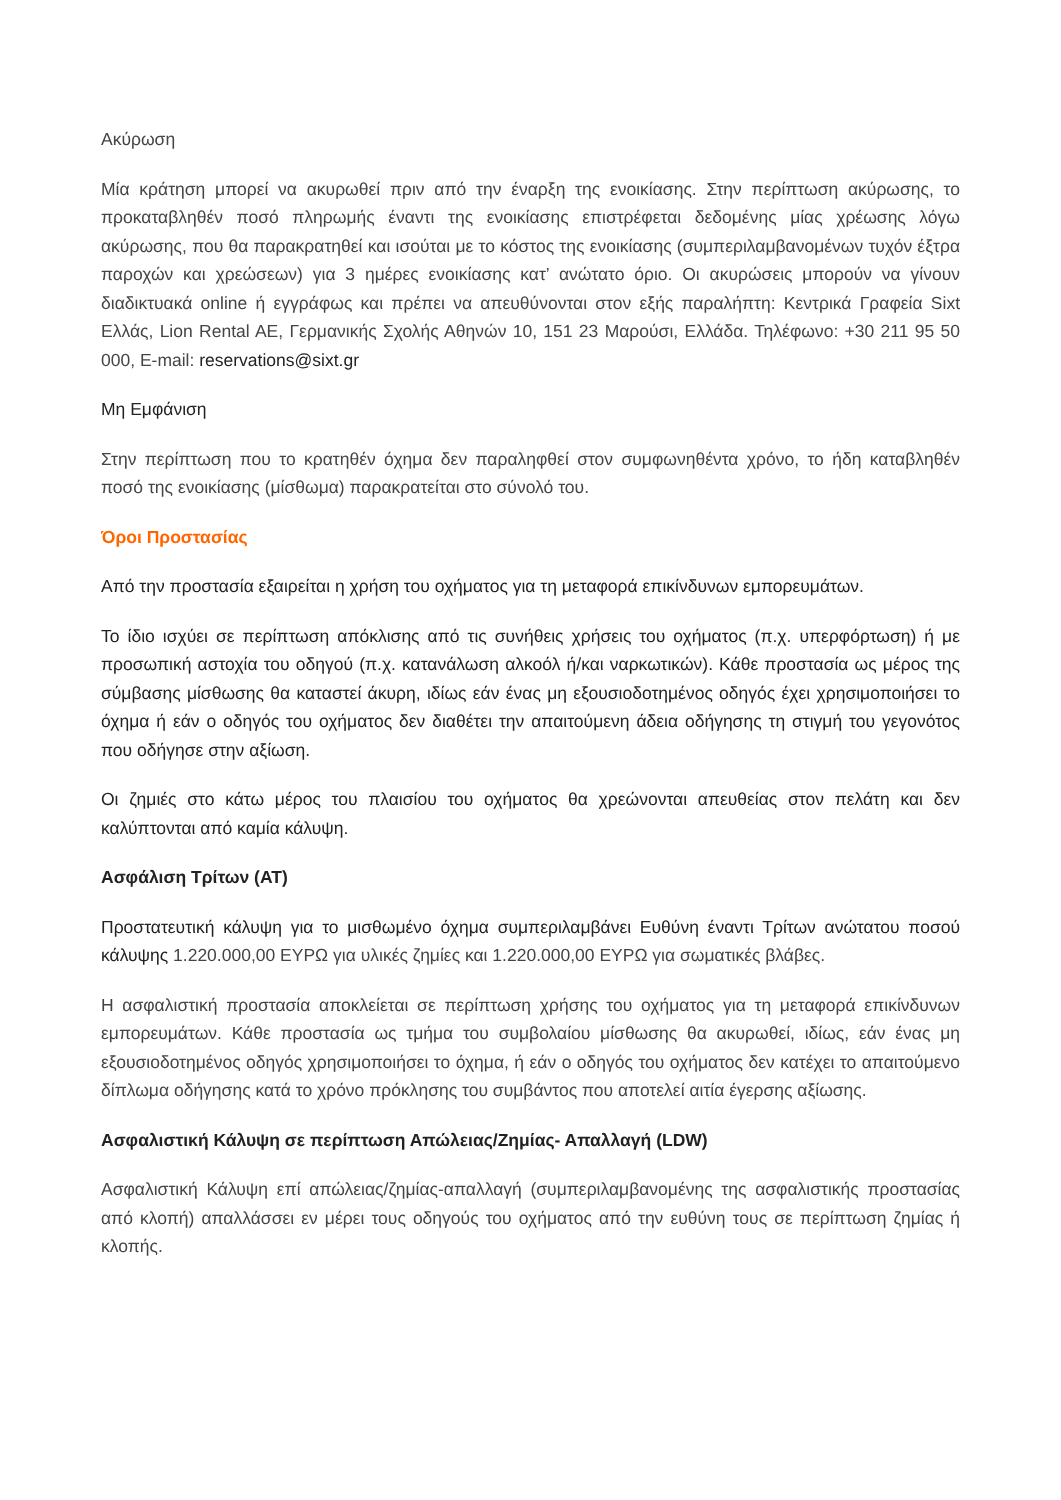Ακύρωση
Μία κράτηση μπορεί να ακυρωθεί πριν από την έναρξη της ενοικίασης. Στην περίπτωση ακύρωσης, το προκαταβληθέν ποσό πληρωμής έναντι της ενοικίασης επιστρέφεται δεδομένης μίας χρέωσης λόγω ακύρωσης, που θα παρακρατηθεί και ισούται με το κόστος της ενοικίασης (συμπεριλαμβανομένων τυχόν έξτρα παροχών και χρεώσεων) για 3 ημέρες ενοικίασης κατ’ ανώτατο όριο. Οι ακυρώσεις μπορούν να γίνουν διαδικτυακά online ή εγγράφως και πρέπει να απευθύνονται στον εξής παραλήπτη: Κεντρικά Γραφεία Sixt Ελλάς, Lion Rental AE, Γερμανικής Σχολής Αθηνών 10, 151 23 Μαρούσι, Ελλάδα. Τηλέφωνο: +30 211 95 50 000, E-mail: reservations@sixt.gr
Μη Εμφάνιση
Στην περίπτωση που το κρατηθέν όχημα δεν παραληφθεί στον συμφωνηθέντα χρόνο, το ήδη καταβληθέν ποσό της ενοικίασης (μίσθωμα) παρακρατείται στο σύνολό του.
Όροι Προστασίας
Από την προστασία εξαιρείται η χρήση του οχήματος για τη μεταφορά επικίνδυνων εμπορευμάτων.
Το ίδιο ισχύει σε περίπτωση απόκλισης από τις συνήθεις χρήσεις του οχήματος (π.χ. υπερφόρτωση) ή με προσωπική αστοχία του οδηγού (π.χ. κατανάλωση αλκοόλ ή/και ναρκωτικών). Κάθε προστασία ως μέρος της σύμβασης μίσθωσης θα καταστεί άκυρη, ιδίως εάν ένας μη εξουσιοδοτημένος οδηγός έχει χρησιμοποιήσει το όχημα ή εάν ο οδηγός του οχήματος δεν διαθέτει την απαιτούμενη άδεια οδήγησης τη στιγμή του γεγονότος που οδήγησε στην αξίωση.
Οι ζημιές στο κάτω μέρος του πλαισίου του οχήματος θα χρεώνονται απευθείας στον πελάτη και δεν καλύπτονται από καμία κάλυψη.
Ασφάλιση Τρίτων (AT)
Προστατευτική κάλυψη για το μισθωμένο όχημα συμπεριλαμβάνει Ευθύνη έναντι Τρίτων ανώτατου ποσού κάλυψης 1.220.000,00 ΕΥΡΩ για υλικές ζημίες και 1.220.000,00 ΕΥΡΩ για σωματικές βλάβες.
Η ασφαλιστική προστασία αποκλείεται σε περίπτωση χρήσης του οχήματος για τη μεταφορά επικίνδυνων εμπορευμάτων. Κάθε προστασία ως τμήμα του συμβολαίου μίσθωσης θα ακυρωθεί, ιδίως, εάν ένας μη εξουσιοδοτημένος οδηγός χρησιμοποιήσει το όχημα, ή εάν ο οδηγός του οχήματος δεν κατέχει το απαιτούμενο δίπλωμα οδήγησης κατά το χρόνο πρόκλησης του συμβάντος που αποτελεί αιτία έγερσης αξίωσης.
Ασφαλιστική Κάλυψη σε περίπτωση Απώλειας/Ζημίας- Απαλλαγή (LDW)
Ασφαλιστική Κάλυψη επί απώλειας/ζημίας-απαλλαγή (συμπεριλαμβανομένης της ασφαλιστικής προστασίας από κλοπή) απαλλάσσει εν μέρει τους οδηγούς του οχήματος από την ευθύνη τους σε περίπτωση ζημίας ή κλοπής.